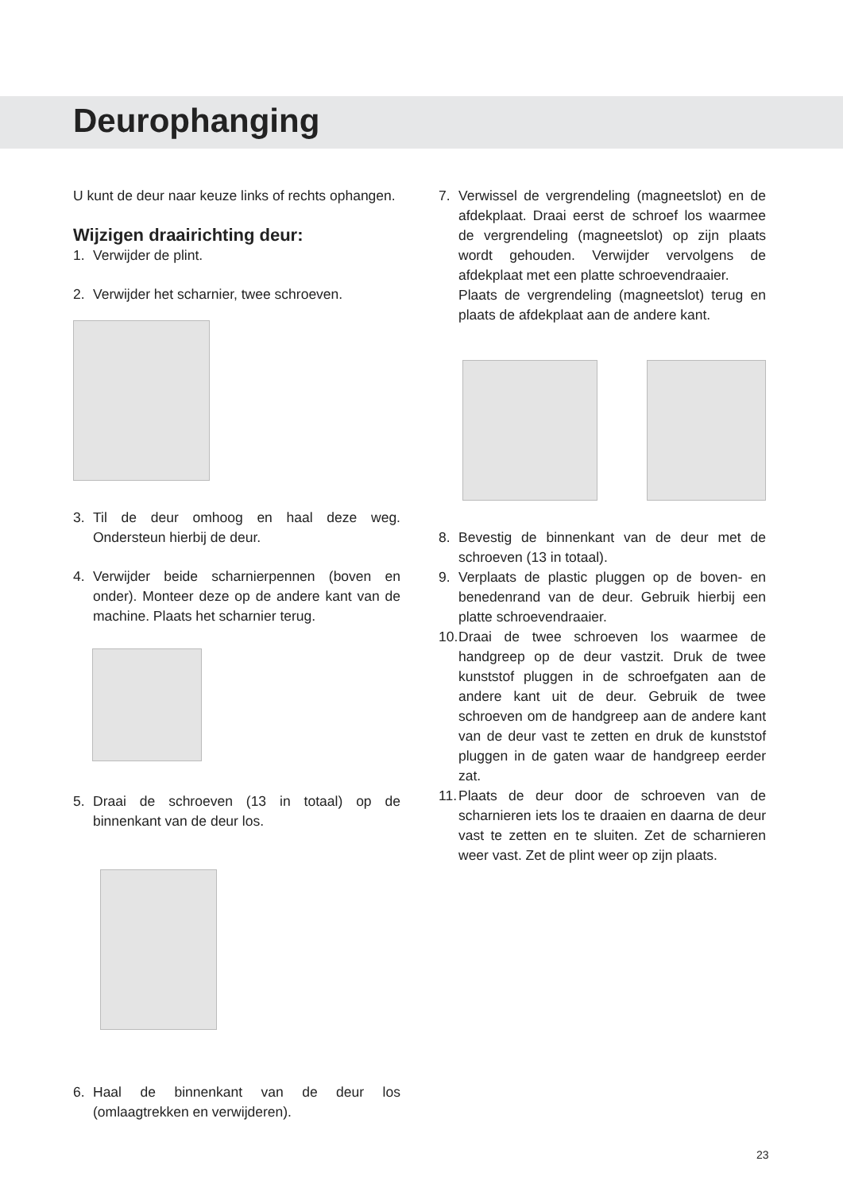Deurophanging
U kunt de deur naar keuze links of rechts ophangen.
Wijzigen draairichting deur:
1. Verwijder de plint.
2. Verwijder het scharnier, twee schroeven.
3. Til de deur omhoog en haal deze weg. Ondersteun hierbij de deur.
4. Verwijder beide scharnierpennen (boven en onder). Monteer deze op de andere kant van de machine. Plaats het scharnier terug.
5. Draai de schroeven (13 in totaal) op de binnenkant van de deur los.
6. Haal de binnenkant van de deur los (omlaagtrekken en verwijderen).
7. Verwissel de vergrendeling (magneetslot) en de afdekplaat. Draai eerst de schroef los waarmee de vergrendeling (magneetslot) op zijn plaats wordt gehouden. Verwijder vervolgens de afdekplaat met een platte schroevendraaier.
Plaats de vergrendeling (magneetslot) terug en plaats de afdekplaat aan de andere kant.
8. Bevestig de binnenkant van de deur met de schroeven (13 in totaal).
9. Verplaats de plastic pluggen op de boven- en benedenrand van de deur. Gebruik hierbij een platte schroevendraaier.
10. Draai de twee schroeven los waarmee de handgreep op de deur vastzit. Druk de twee kunststof pluggen in de schroefgaten aan de andere kant uit de deur. Gebruik de twee schroeven om de handgreep aan de andere kant van de deur vast te zetten en druk de kunststof pluggen in de gaten waar de handgreep eerder zat.
11. Plaats de deur door de schroeven van de scharnieren iets los te draaien en daarna de deur vast te zetten en te sluiten. Zet de scharnieren weer vast. Zet de plint weer op zijn plaats.
23